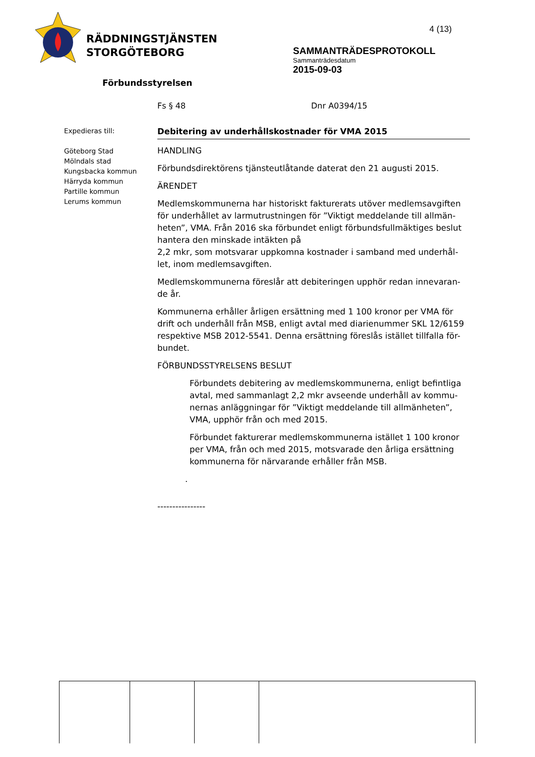RÄDDNINGSTJÄNSTEN
STORGÖTEBORG
4 (13)
SAMMANTRÄDESPROTOKOLL
Sammanträdesdatum
2015-09-03
Förbundsstyrelsen
Fs § 48 Dnr A0394/15
Expedieras till:
Göteborg Stad
Mölndals stad
Kungsbacka kommun
Härryda kommun
Partille kommun
Lerums kommun
Debitering av underhållskostnader för VMA 2015
HANDLING
Förbundsdirektörens tjänsteutlåtande daterat den 21 augusti 2015.
ÄRENDET
Medlemskommunerna har historiskt fakturerats utöver medlemsavgiften för underhållet av larmutrustningen för ”Viktigt meddelande till allmän-heten”, VMA. Från 2016 ska förbundet enligt förbundsfullmäktiges beslut hantera den minskade intäkten på
2,2 mkr, som motsvarar uppkomna kostnader i samband med underhål-let, inom medlemsavgiften.
Medlemskommunerna föreslår att debiteringen upphör redan innevaran-de år.
Kommunerna erhåller årligen ersättning med 1 100 kronor per VMA för drift och underhåll från MSB, enligt avtal med diarienummer SKL 12/6159 respektive MSB 2012-5541. Denna ersättning föreslås istället tillfalla för-bundet.
FÖRBUNDSSTYRELSENS BESLUT
Förbundets debitering av medlemskommunerna, enligt befintliga avtal, med sammanlagt 2,2 mkr avseende underhåll av kommu-nernas anläggningar för ”Viktigt meddelande till allmänheten”, VMA, upphör från och med 2015.
Förbundet fakturerar medlemskommunerna istället 1 100 kronor per VMA, från och med 2015, motsvarade den årliga ersättning kommunerna för närvarande erhåller från MSB.
.
----------------